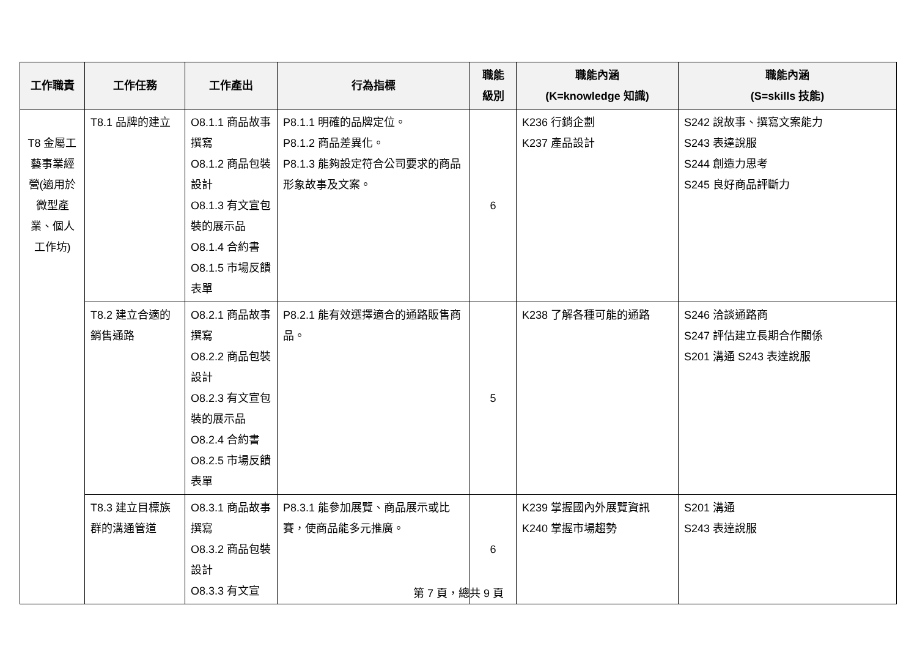| 工作職責 | 工作任務 | 工作產出 | 行為指標 | 職能 級別 | 職能內涵 (K=knowledge 知識) | 職能內涵 (S=skills 技能) |
| --- | --- | --- | --- | --- | --- | --- |
| T8 金屬工藝事業經營(適用於微型產業、個人工作坊) | T8.1 品牌的建立 | O8.1.1 商品故事撰寫 O8.1.2 商品包裝設計 O8.1.3 有文宣包裝的展示品 O8.1.4 合約書 O8.1.5 市場反饋表單 | P8.1.1 明確的品牌定位。 P8.1.2 商品差異化。 P8.1.3 能夠設定符合公司要求的商品形象故事及文案。 | 6 | K236 行銷企劃 K237 產品設計 | S242 說故事、撰寫文案能力 S243 表達說服 S244 創造力思考 S245 良好商品評斷力 |
| | T8.2 建立合適的銷售通路 | O8.2.1 商品故事撰寫 O8.2.2 商品包裝設計 O8.2.3 有文宣包裝的展示品 O8.2.4 合約書 O8.2.5 市場反饋表單 | P8.2.1 能有效選擇適合的通路販售商品。 | 5 | K238 了解各種可能的通路 | S246 洽談通路商 S247 評估建立長期合作關係 S201 溝通 S243 表達說服 |
| | T8.3 建立目標族群的溝通管道 | O8.3.1 商品故事撰寫 O8.3.2 商品包裝設計 O8.3.3 有文宣 | P8.3.1 能參加展覽、商品展示或比賽，使商品能多元推廣。 | 6 | K239 掌握國內外展覽資訊 K240 掌握市場趨勢 | S201 溝通 S243 表達說服 |
第 7 頁，總共 9 頁